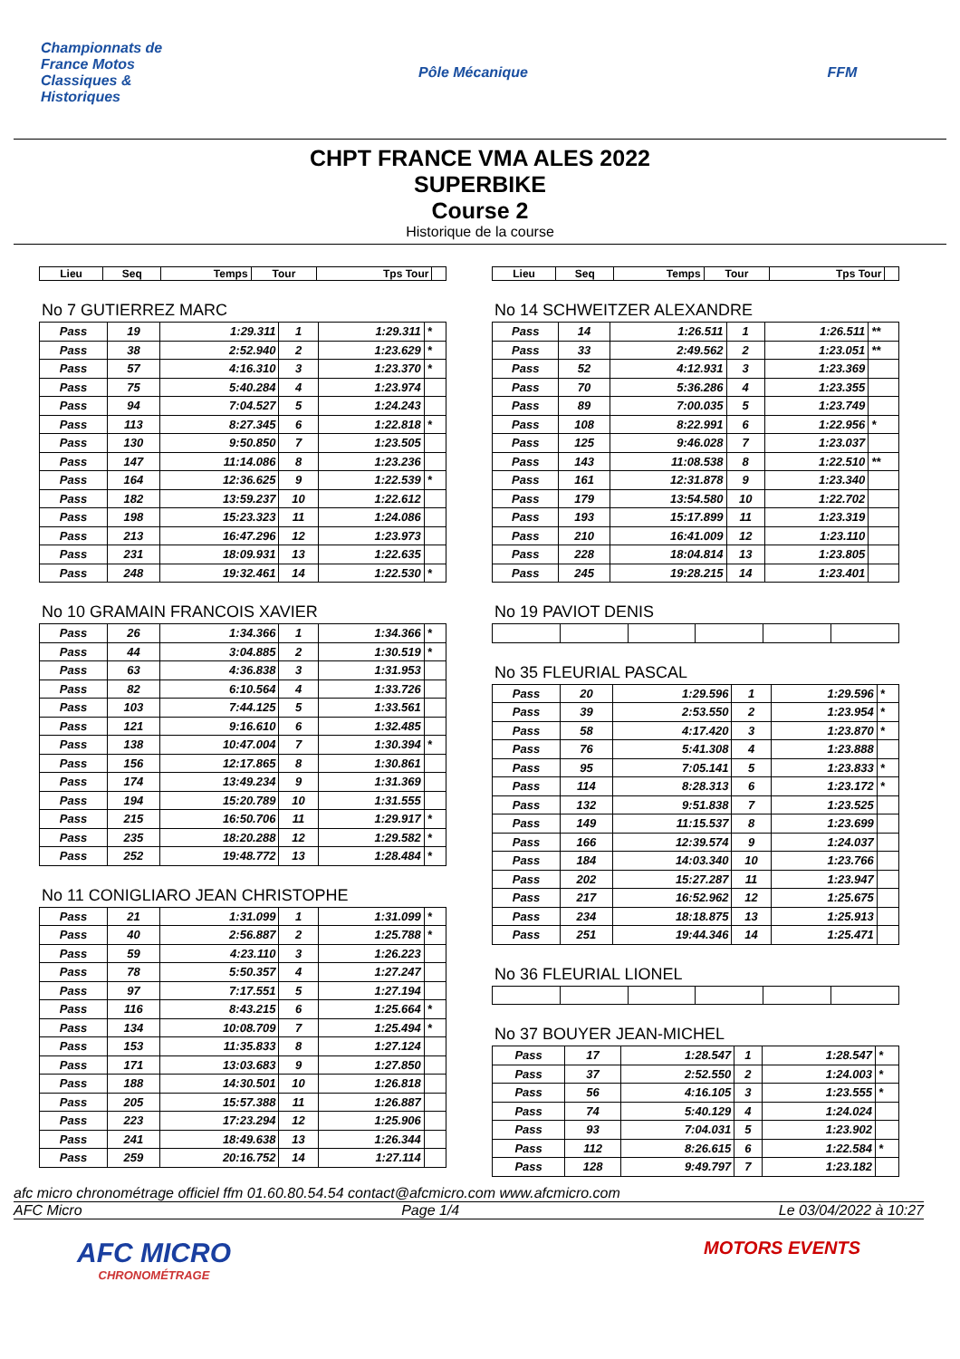Championnats de France Motos Classiques & Historiques
Pôle Mécanique FFM
CHPT FRANCE VMA ALES 2022
SUPERBIKE
Course 2
Historique de la course
| Lieu | Seq | Temps | Tour | Tps Tour | |
| --- | --- | --- | --- | --- | --- |
No 7 GUTIERREZ MARC
| Pass | 19 | 1:29.311 | 1 | 1:29.311 | * |
| Pass | 38 | 2:52.940 | 2 | 1:23.629 | * |
| Pass | 57 | 4:16.310 | 3 | 1:23.370 | * |
| Pass | 75 | 5:40.284 | 4 | 1:23.974 | |
| Pass | 94 | 7:04.527 | 5 | 1:24.243 | |
| Pass | 113 | 8:27.345 | 6 | 1:22.818 | * |
| Pass | 130 | 9:50.850 | 7 | 1:23.505 | |
| Pass | 147 | 11:14.086 | 8 | 1:23.236 | |
| Pass | 164 | 12:36.625 | 9 | 1:22.539 | * |
| Pass | 182 | 13:59.237 | 10 | 1:22.612 | |
| Pass | 198 | 15:23.323 | 11 | 1:24.086 | |
| Pass | 213 | 16:47.296 | 12 | 1:23.973 | |
| Pass | 231 | 18:09.931 | 13 | 1:22.635 | |
| Pass | 248 | 19:32.461 | 14 | 1:22.530 | * |
No 10 GRAMAIN FRANCOIS XAVIER
| Pass | 26 | 1:34.366 | 1 | 1:34.366 | * |
| Pass | 44 | 3:04.885 | 2 | 1:30.519 | * |
| Pass | 63 | 4:36.838 | 3 | 1:31.953 | |
| Pass | 82 | 6:10.564 | 4 | 1:33.726 | |
| Pass | 103 | 7:44.125 | 5 | 1:33.561 | |
| Pass | 121 | 9:16.610 | 6 | 1:32.485 | |
| Pass | 138 | 10:47.004 | 7 | 1:30.394 | * |
| Pass | 156 | 12:17.865 | 8 | 1:30.861 | |
| Pass | 174 | 13:49.234 | 9 | 1:31.369 | |
| Pass | 194 | 15:20.789 | 10 | 1:31.555 | |
| Pass | 215 | 16:50.706 | 11 | 1:29.917 | * |
| Pass | 235 | 18:20.288 | 12 | 1:29.582 | * |
| Pass | 252 | 19:48.772 | 13 | 1:28.484 | * |
No 11 CONIGLIARO JEAN CHRISTOPHE
| Pass | 21 | 1:31.099 | 1 | 1:31.099 | * |
| Pass | 40 | 2:56.887 | 2 | 1:25.788 | * |
| Pass | 59 | 4:23.110 | 3 | 1:26.223 | |
| Pass | 78 | 5:50.357 | 4 | 1:27.247 | |
| Pass | 97 | 7:17.551 | 5 | 1:27.194 | |
| Pass | 116 | 8:43.215 | 6 | 1:25.664 | * |
| Pass | 134 | 10:08.709 | 7 | 1:25.494 | * |
| Pass | 153 | 11:35.833 | 8 | 1:27.124 | |
| Pass | 171 | 13:03.683 | 9 | 1:27.850 | |
| Pass | 188 | 14:30.501 | 10 | 1:26.818 | |
| Pass | 205 | 15:57.388 | 11 | 1:26.887 | |
| Pass | 223 | 17:23.294 | 12 | 1:25.906 | |
| Pass | 241 | 18:49.638 | 13 | 1:26.344 | |
| Pass | 259 | 20:16.752 | 14 | 1:27.114 | |
| Lieu | Seq | Temps | Tour | Tps Tour | |
| --- | --- | --- | --- | --- | --- |
No 14 SCHWEITZER ALEXANDRE
| Pass | 14 | 1:26.511 | 1 | 1:26.511 | ** |
| Pass | 33 | 2:49.562 | 2 | 1:23.051 | ** |
| Pass | 52 | 4:12.931 | 3 | 1:23.369 | |
| Pass | 70 | 5:36.286 | 4 | 1:23.355 | |
| Pass | 89 | 7:00.035 | 5 | 1:23.749 | |
| Pass | 108 | 8:22.991 | 6 | 1:22.956 | * |
| Pass | 125 | 9:46.028 | 7 | 1:23.037 | |
| Pass | 143 | 11:08.538 | 8 | 1:22.510 | ** |
| Pass | 161 | 12:31.878 | 9 | 1:23.340 | |
| Pass | 179 | 13:54.580 | 10 | 1:22.702 | |
| Pass | 193 | 15:17.899 | 11 | 1:23.319 | |
| Pass | 210 | 16:41.009 | 12 | 1:23.110 | |
| Pass | 228 | 18:04.814 | 13 | 1:23.805 | |
| Pass | 245 | 19:28.215 | 14 | 1:23.401 | |
No 19 PAVIOT DENIS
No 35 FLEURIAL PASCAL
| Pass | 20 | 1:29.596 | 1 | 1:29.596 | * |
| Pass | 39 | 2:53.550 | 2 | 1:23.954 | * |
| Pass | 58 | 4:17.420 | 3 | 1:23.870 | * |
| Pass | 76 | 5:41.308 | 4 | 1:23.888 | |
| Pass | 95 | 7:05.141 | 5 | 1:23.833 | * |
| Pass | 114 | 8:28.313 | 6 | 1:23.172 | * |
| Pass | 132 | 9:51.838 | 7 | 1:23.525 | |
| Pass | 149 | 11:15.537 | 8 | 1:23.699 | |
| Pass | 166 | 12:39.574 | 9 | 1:24.037 | |
| Pass | 184 | 14:03.340 | 10 | 1:23.766 | |
| Pass | 202 | 15:27.287 | 11 | 1:23.947 | |
| Pass | 217 | 16:52.962 | 12 | 1:25.675 | |
| Pass | 234 | 18:18.875 | 13 | 1:25.913 | |
| Pass | 251 | 19:44.346 | 14 | 1:25.471 | |
No 36 FLEURIAL LIONEL
No 37 BOUYER JEAN-MICHEL
| Pass | 17 | 1:28.547 | 1 | 1:28.547 | * |
| Pass | 37 | 2:52.550 | 2 | 1:24.003 | * |
| Pass | 56 | 4:16.105 | 3 | 1:23.555 | * |
| Pass | 74 | 5:40.129 | 4 | 1:24.024 | |
| Pass | 93 | 7:04.031 | 5 | 1:23.902 | |
| Pass | 112 | 8:26.615 | 6 | 1:22.584 | * |
| Pass | 128 | 9:49.797 | 7 | 1:23.182 | |
afc micro chronométrage officiel ffm 01.60.80.54.54 contact@afcmicro.com www.afcmicro.com
AFC Micro Page 1/4 Le 03/04/2022 à 10:27
AFC MICRO
CHRONOMÉTRAGE
MOTORS EVENTS